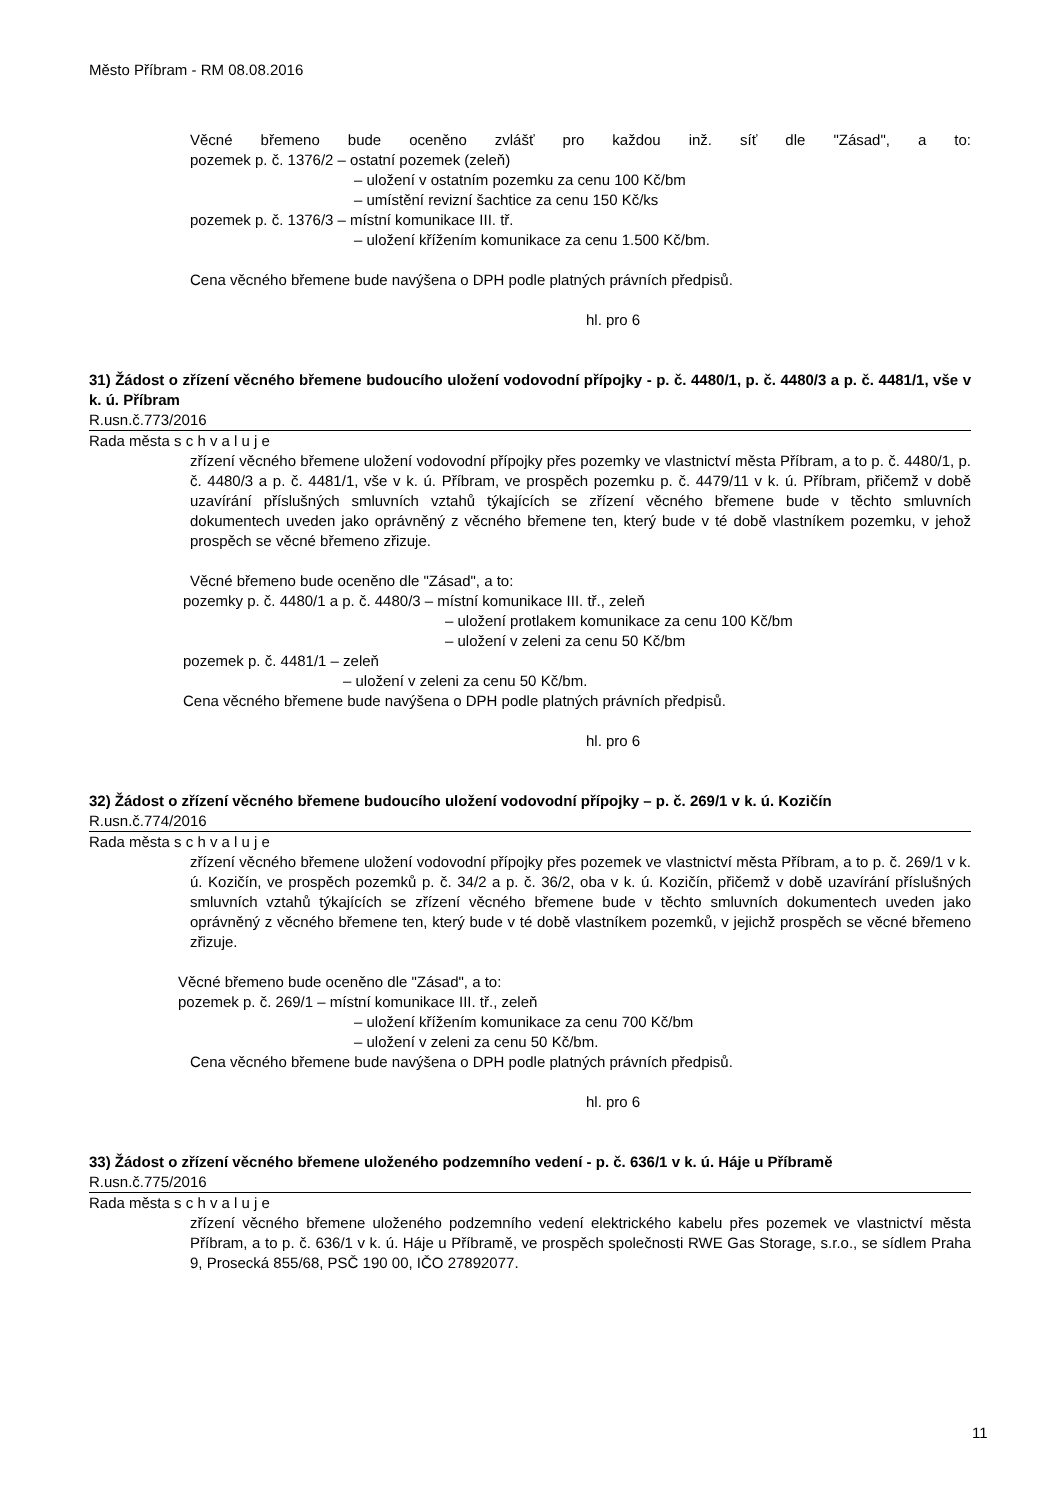Město Příbram - RM 08.08.2016
Věcné břemeno bude oceněno zvlášť pro každou inž. síť dle "Zásad", a to:
pozemek p. č. 1376/2 – ostatní pozemek (zeleň)
– uložení v ostatním pozemku za cenu 100 Kč/bm
– umístění revizní šachtice za cenu 150 Kč/ks
pozemek p. č. 1376/3 – místní komunikace III. tř.
– uložení křížením komunikace za cenu 1.500 Kč/bm.
Cena věcného břemene bude navýšena o DPH podle platných právních předpisů.
hl. pro 6
31) Žádost o zřízení věcného břemene budoucího uložení vodovodní přípojky - p. č. 4480/1, p. č. 4480/3 a p. č. 4481/1, vše v k. ú. Příbram
R.usn.č.773/2016
Rada města s c h v a l u j e
zřízení věcného břemene uložení vodovodní přípojky přes pozemky ve vlastnictví města Příbram, a to p. č. 4480/1, p. č. 4480/3 a p. č. 4481/1, vše v k. ú. Příbram, ve prospěch pozemku p. č. 4479/11 v k. ú. Příbram, přičemž v době uzavírání příslušných smluvních vztahů týkajících se zřízení věcného břemene bude v těchto smluvních dokumentech uveden jako oprávněný z věcného břemene ten, který bude v té době vlastníkem pozemku, v jehož prospěch se věcné břemeno zřizuje.
Věcné břemeno bude oceněno dle "Zásad", a to:
pozemky p. č. 4480/1 a p. č. 4480/3 – místní komunikace III. tř., zeleň
– uložení protlakem komunikace za cenu 100 Kč/bm
– uložení v zeleni za cenu 50 Kč/bm
pozemek p. č. 4481/1 – zeleň
– uložení v zeleni za cenu 50 Kč/bm.
Cena věcného břemene bude navýšena o DPH podle platných právních předpisů.
hl. pro 6
32) Žádost o zřízení věcného břemene budoucího uložení vodovodní přípojky – p. č. 269/1 v k. ú. Kozičín
R.usn.č.774/2016
Rada města s c h v a l u j e
zřízení věcného břemene uložení vodovodní přípojky přes pozemek ve vlastnictví města Příbram, a to p. č. 269/1 v k. ú. Kozičín, ve prospěch pozemků p. č. 34/2 a p. č. 36/2, oba v k. ú. Kozičín, přičemž v době uzavírání příslušných smluvních vztahů týkajících se zřízení věcného břemene bude v těchto smluvních dokumentech uveden jako oprávněný z věcného břemene ten, který bude v té době vlastníkem pozemků, v jejichž prospěch se věcné břemeno zřizuje.
Věcné břemeno bude oceněno dle "Zásad", a to:
pozemek p. č. 269/1 – místní komunikace III. tř., zeleň
– uložení křížením komunikace za cenu 700 Kč/bm
– uložení v zeleni za cenu 50 Kč/bm.
Cena věcného břemene bude navýšena o DPH podle platných právních předpisů.
hl. pro 6
33) Žádost o zřízení věcného břemene uloženého podzemního vedení - p. č. 636/1 v k. ú. Háje u Příbramě
R.usn.č.775/2016
Rada města s c h v a l u j e
zřízení věcného břemene uloženého podzemního vedení elektrického kabelu přes pozemek ve vlastnictví města Příbram, a to p. č. 636/1 v k. ú. Háje u Příbramě, ve prospěch společnosti RWE Gas Storage, s.r.o., se sídlem Praha 9, Prosecká 855/68, PSČ 190 00, IČO 27892077.
11